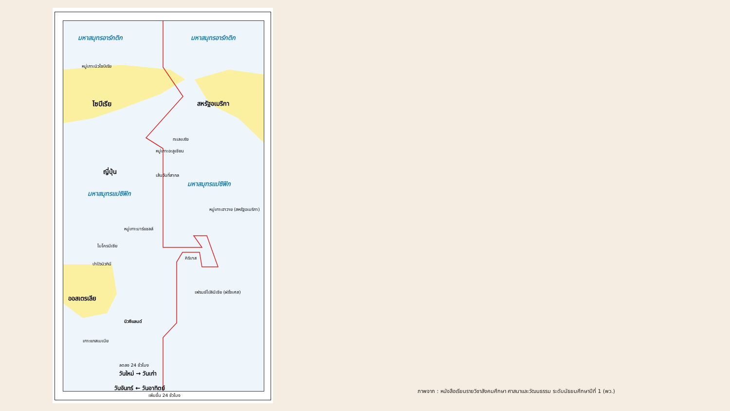มหาสมุทรอาร์กติก มหาสมุทรอาร์กติก
หมู่เกาะนิวไซบีเรีย
ไซบีเรีย สหรัฐอเมริกา
ทะเลเบริง
หมู่เกาะอะลูเชียน
ญี่ปุ่น
มหาสมุทรแปซิฟิก
มหาสมุทรแปซิฟิก
เส้นวันที่สากล
หมู่เกาะฮาวาย (สหรัฐอเมริกา)
หมู่เกาะมาร์แชลล์
ไมโครนีเซีย
คิริบาส
ปาปัวนิวกินี
เฟรนช์โปลินีเซีย (ฝรั่งเศส)
ออสเตรเลีย
นิวซีแลนด์
เกาะแทสเมเนีย
ลดลง 24 ชั่วโมง
วันใหม่ → วันเก่า
วันจันทร์ ← วันอาทิตย์
เพิ่มขึ้น 24 ชั่วโมง
ภาพจาก : หนังสือเรียนรายวิชาสังคมศึกษา ศาสนาและวัฒนธรรม ระดับมัธยมศึกษาปีที่ 1 (พว.)